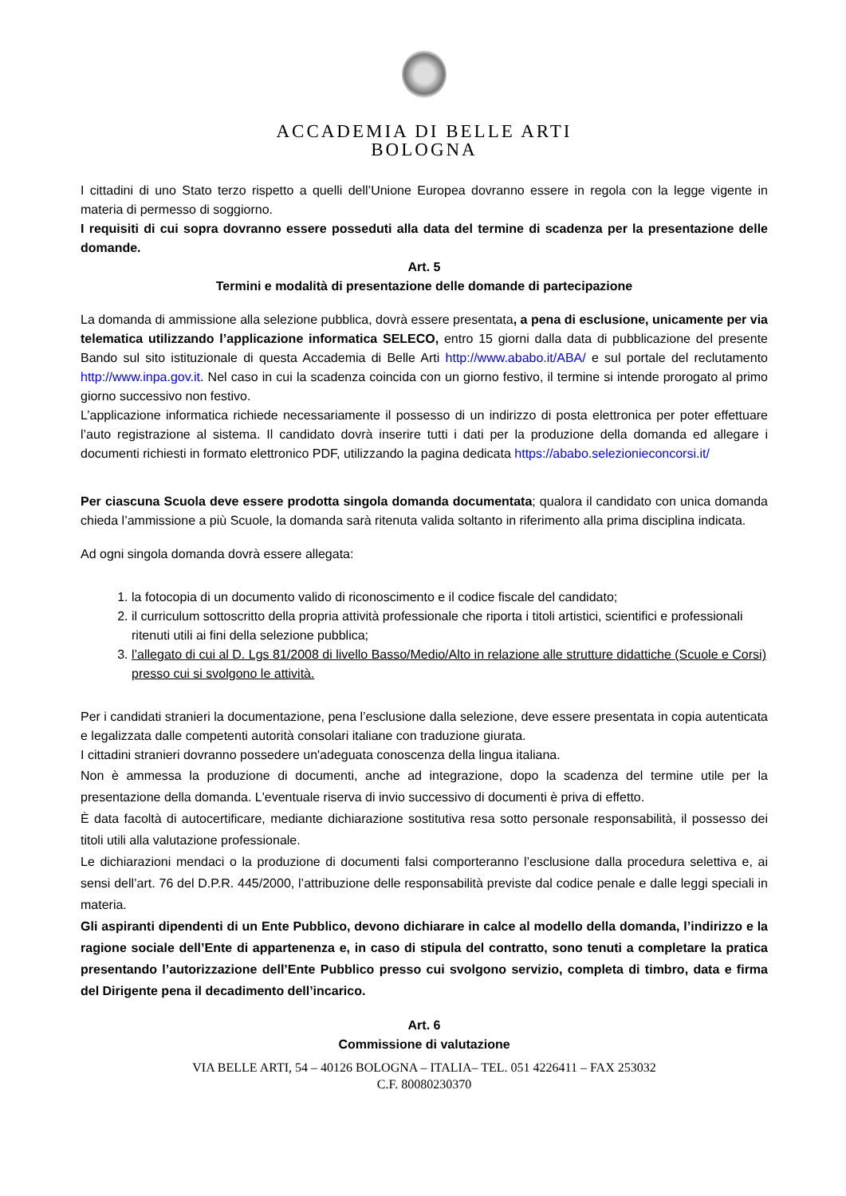ACCADEMIA DI BELLE ARTI
BOLOGNA
I cittadini di uno Stato terzo rispetto a quelli dell’Unione Europea dovranno essere in regola con la legge vigente in materia di permesso di soggiorno.
I requisiti di cui sopra dovranno essere posseduti alla data del termine di scadenza per la presentazione delle domande.
Art. 5
Termini e modalità di presentazione delle domande di partecipazione
La domanda di ammissione alla selezione pubblica, dovrà essere presentata, a pena di esclusione, unicamente per via telematica utilizzando l’applicazione informatica SELECO, entro 15 giorni dalla data di pubblicazione del presente Bando sul sito istituzionale di questa Accademia di Belle Arti http://www.ababo.it/ABA/ e sul portale del reclutamento http://www.inpa.gov.it. Nel caso in cui la scadenza coincida con un giorno festivo, il termine si intende prorogato al primo giorno successivo non festivo.
L’applicazione informatica richiede necessariamente il possesso di un indirizzo di posta elettronica per poter effettuare l’auto registrazione al sistema. Il candidato dovrà inserire tutti i dati per la produzione della domanda ed allegare i documenti richiesti in formato elettronico PDF, utilizzando la pagina dedicata https://ababo.selezionieconcorsi.it/
Per ciascuna Scuola deve essere prodotta singola domanda documentata; qualora il candidato con unica domanda chieda l’ammissione a più Scuole, la domanda sarà ritenuta valida soltanto in riferimento alla prima disciplina indicata.
Ad ogni singola domanda dovrà essere allegata:
1. la fotocopia di un documento valido di riconoscimento e il codice fiscale del candidato;
2. il curriculum sottoscritto della propria attività professionale che riporta i titoli artistici, scientifici e professionali ritenuti utili ai fini della selezione pubblica;
3. l’allegato di cui al D. Lgs 81/2008 di livello Basso/Medio/Alto in relazione alle strutture didattiche (Scuole e Corsi) presso cui si svolgono le attività.
Per i candidati stranieri la documentazione, pena l’esclusione dalla selezione, deve essere presentata in copia autenticata e legalizzata dalle competenti autorità consolari italiane con traduzione giurata.
I cittadini stranieri dovranno possedere un'adeguata conoscenza della lingua italiana.
Non è ammessa la produzione di documenti, anche ad integrazione, dopo la scadenza del termine utile per la presentazione della domanda. L'eventuale riserva di invio successivo di documenti è priva di effetto.
È data facoltà di autocertificare, mediante dichiarazione sostitutiva resa sotto personale responsabilità, il possesso dei titoli utili alla valutazione professionale.
Le dichiarazioni mendaci o la produzione di documenti falsi comporteranno l’esclusione dalla procedura selettiva e, ai sensi dell’art. 76 del D.P.R. 445/2000, l’attribuzione delle responsabilità previste dal codice penale e dalle leggi speciali in materia.
Gli aspiranti dipendenti di un Ente Pubblico, devono dichiarare in calce al modello della domanda, l’indirizzo e la ragione sociale dell’Ente di appartenenza e, in caso di stipula del contratto, sono tenuti a completare la pratica presentando l’autorizzazione dell’Ente Pubblico presso cui svolgono servizio, completa di timbro, data e firma del Dirigente pena il decadimento dell’incarico.
Art. 6
Commissione di valutazione
VIA BELLE ARTI, 54 – 40126 BOLOGNA – ITALIA– TEL. 051 4226411 – FAX 253032
C.F. 80080230370